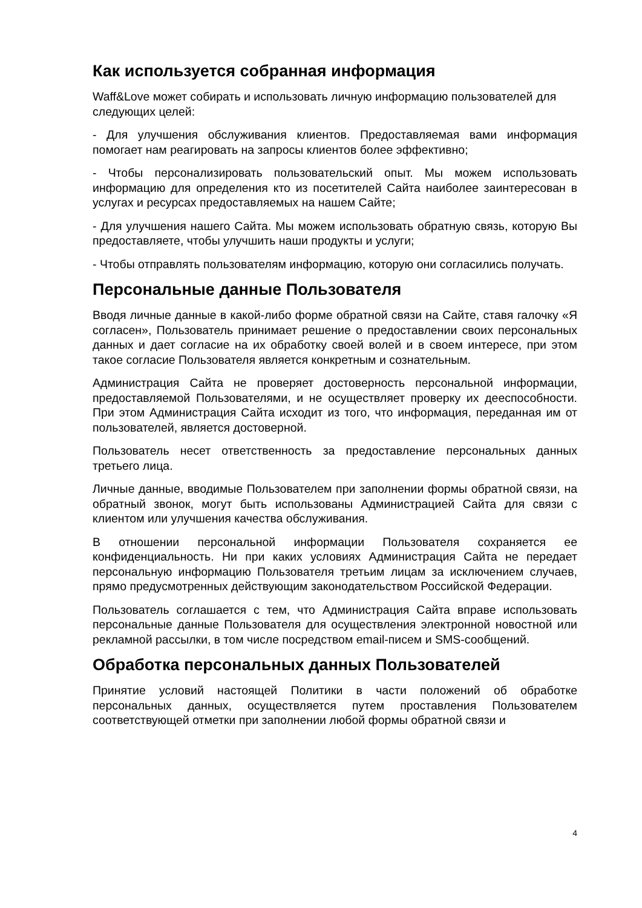Как используется собранная информация
Waff&Love может собирать и использовать личную информацию пользователей для следующих целей:
- Для улучшения обслуживания клиентов. Предоставляемая вами информация помогает нам реагировать на запросы клиентов более эффективно;
- Чтобы персонализировать пользовательский опыт. Мы можем использовать информацию для определения кто из посетителей Сайта наиболее заинтересован в услугах и ресурсах предоставляемых на нашем Сайте;
- Для улучшения нашего Сайта. Мы можем использовать обратную связь, которую Вы предоставляете, чтобы улучшить наши продукты и услуги;
- Чтобы отправлять пользователям информацию, которую они согласились получать.
Персональные данные Пользователя
Вводя личные данные в какой-либо форме обратной связи на Сайте, ставя галочку «Я согласен», Пользователь принимает решение о предоставлении своих персональных данных и дает согласие на их обработку своей волей и в своем интересе, при этом такое согласие Пользователя является конкретным и сознательным.
Администрация Сайта не проверяет достоверность персональной информации, предоставляемой Пользователями, и не осуществляет проверку их дееспособности. При этом Администрация Сайта исходит из того, что информация, переданная им от пользователей, является достоверной.
Пользователь несет ответственность за предоставление персональных данных третьего лица.
Личные данные, вводимые Пользователем при заполнении формы обратной связи, на обратный звонок, могут быть использованы Администрацией Сайта для связи с клиентом или улучшения качества обслуживания.
В отношении персональной информации Пользователя сохраняется ее конфиденциальность. Ни при каких условиях Администрация Сайта не передает персональную информацию Пользователя третьим лицам за исключением случаев, прямо предусмотренных действующим законодательством Российской Федерации.
Пользователь соглашается с тем, что Администрация Сайта вправе использовать персональные данные Пользователя для осуществления электронной новостной или рекламной рассылки, в том числе посредством email-писем и SMS-сообщений.
Обработка персональных данных Пользователей
Принятие условий настоящей Политики в части положений об обработке персональных данных, осуществляется путем проставления Пользователем соответствующей отметки при заполнении любой формы обратной связи и
4